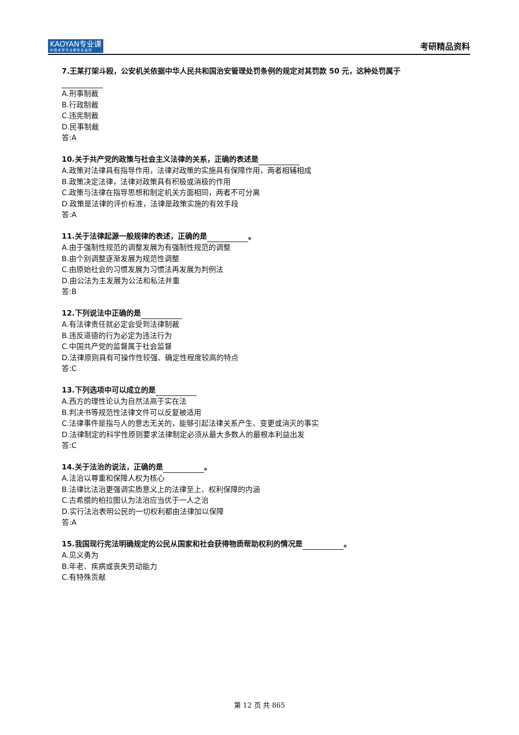KAOYAN专业课
中 国 考 研 专 业 课 知 名 品 牌
考研精品资料
7.王某打架斗殴，公安机关依据中华人民共和国治安管理处罚条例的规定对其罚款 50 元，这种处罚属于
A.刑事制裁
B.行政制裁
C.违宪制裁
D.民事制裁
答:A
10.关于共产党的政策与社会主义法律的关系，正确的表述是
A.政策对法律具有指导作用，法律对政策的实施具有保障作用，两者相辅相成
B.政策决定法律，法律对政策具有积极或消极的作用
C.政策与法律在指导思想和制定机关方面相同，两者不可分离
D.政策是法律的评价标准，法律是政策实施的有效手段
答:A
11.关于法律起源一般规律的表述，正确的是 。
A.由于强制性规范的调整发展为有强制性规范的调整
B.由个别调整逐渐发展为规范性调整
C.由原始社会的习惯发展为习惯法再发展为判例法
D.由公法为主发展为公法和私法并重
答:B
12.下列说法中正确的是
A.有法律责任就必定会受到法律制裁
B.违反道德的行为必定为违法行为
C.中国共产党的监督属于社会监督
D.法律原则具有可操作性较强、确定性程度较高的特点
答:C
13.下列选项中可以成立的是
A.西方的理性论认为自然法高于实在法
B.判决书等规范性法律文件可以反复被适用
C.法律事件是指与人的意志无关的，能够引起法律关系产生、变更或消灭的事实
D.法律制定的科学性原则要求法律制定必须从最大多数人的最根本利益出发
答:C
14.关于法治的说法，正确的是 。
A.法治以尊重和保障人权为核心
B.法律比法治更强调实质意义上的法律至上、权利保障的内涵
C.古希腊的柏拉图认为法治应当优于一人之治
D.实行法治表明公民的一切权利都由法律加以保障
答:A
15.我国现行宪法明确规定的公民从国家和社会获得物质帮助权利的情况是 。
A.见义勇为
B.年老、疾病或丧失劳动能力
C.有特殊贡献
第 12 页 共 865